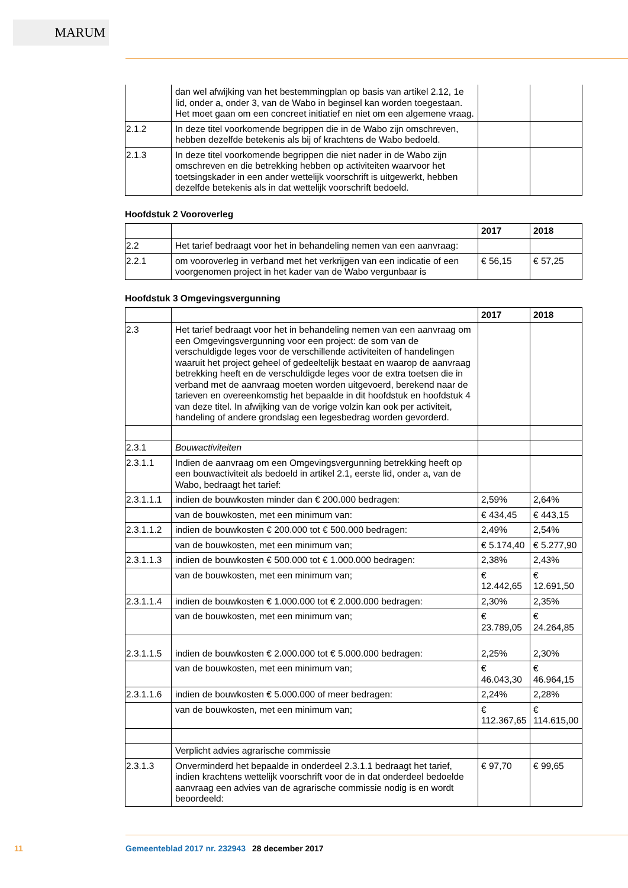MARUM
| | dan wel afwijking van het bestemmingplan op basis van artikel 2.12, 1e lid, onder a, onder 3, van de Wabo in beginsel kan worden toegestaan. Het moet gaan om een concreet initiatief en niet om een algemene vraag. | | |
| 2.1.2 | In deze titel voorkomende begrippen die in de Wabo zijn omschreven, hebben dezelfde betekenis als bij of krachtens de Wabo bedoeld. | | |
| 2.1.3 | In deze titel voorkomende begrippen die niet nader in de Wabo zijn omschreven en die betrekking hebben op activiteiten waarvoor het toetsingskader in een ander wettelijk voorschrift is uitgewerkt, hebben dezelfde betekenis als in dat wettelijk voorschrift bedoeld. | | |
Hoofdstuk 2 Vooroverleg
| | | 2017 | 2018 |
| --- | --- | --- | --- |
| 2.2 | Het tarief bedraagt voor het in behandeling nemen van een aanvraag: | | |
| 2.2.1 | om vooroverleg in verband met het verkrijgen van een indicatie of een voorgenomen project in het kader van de Wabo vergunbaar is | € 56,15 | € 57,25 |
Hoofdstuk 3 Omgevingsvergunning
| | | 2017 | 2018 |
| --- | --- | --- | --- |
| 2.3 | Het tarief bedraagt voor het in behandeling nemen van een aanvraag om een Omgevingsvergunning voor een project: de som van de verschuldigde leges voor de verschillende activiteiten of handelingen waaruit het project geheel of gedeeltelijk bestaat en waarop de aanvraag betrekking heeft en de verschuldigde leges voor de extra toetsen die in verband met de aanvraag moeten worden uitgevoerd, berekend naar de tarieven en overeenkomstig het bepaalde in dit hoofdstuk en hoofdstuk 4 van deze titel. In afwijking van de vorige volzin kan ook per activiteit, handeling of andere grondslag een legesbedrag worden gevorderd. | | |
| 2.3.1 | Bouwactiviteiten | | |
| 2.3.1.1 | Indien de aanvraag om een Omgevingsvergunning betrekking heeft op een bouwactiviteit als bedoeld in artikel 2.1, eerste lid, onder a, van de Wabo, bedraagt het tarief: | | |
| 2.3.1.1.1 | indien de bouwkosten minder dan € 200.000 bedragen: | 2,59% | 2,64% |
| | van de bouwkosten, met een minimum van: | € 434,45 | € 443,15 |
| 2.3.1.1.2 | indien de bouwkosten € 200.000 tot € 500.000 bedragen: | 2,49% | 2,54% |
| | van de bouwkosten, met een minimum van; | € 5.174,40 | € 5.277,90 |
| 2.3.1.1.3 | indien de bouwkosten € 500.000 tot € 1.000.000 bedragen: | 2,38% | 2,43% |
| | van de bouwkosten, met een minimum van; | € 12.442,65 | € 12.691,50 |
| 2.3.1.1.4 | indien de bouwkosten € 1.000.000 tot € 2.000.000 bedragen: | 2,30% | 2,35% |
| | van de bouwkosten, met een minimum van; | € 23.789,05 | € 24.264,85 |
| 2.3.1.1.5 | indien de bouwkosten € 2.000.000 tot € 5.000.000 bedragen: | 2,25% | 2,30% |
| | van de bouwkosten, met een minimum van; | € 46.043,30 | € 46.964,15 |
| 2.3.1.1.6 | indien de bouwkosten € 5.000.000 of meer bedragen: | 2,24% | 2,28% |
| | van de bouwkosten, met een minimum van; | € 112.367,65 | € 114.615,00 |
| | Verplicht advies agrarische commissie | | |
| 2.3.1.3 | Onverminderd het bepaalde in onderdeel 2.3.1.1 bedraagt het tarief, indien krachtens wettelijk voorschrift voor de in dat onderdeel bedoelde aanvraag een advies van de agrarische commissie nodig is en wordt beoordeeld: | € 97,70 | € 99,65 |
11 Gemeenteblad 2017 nr. 232943 28 december 2017